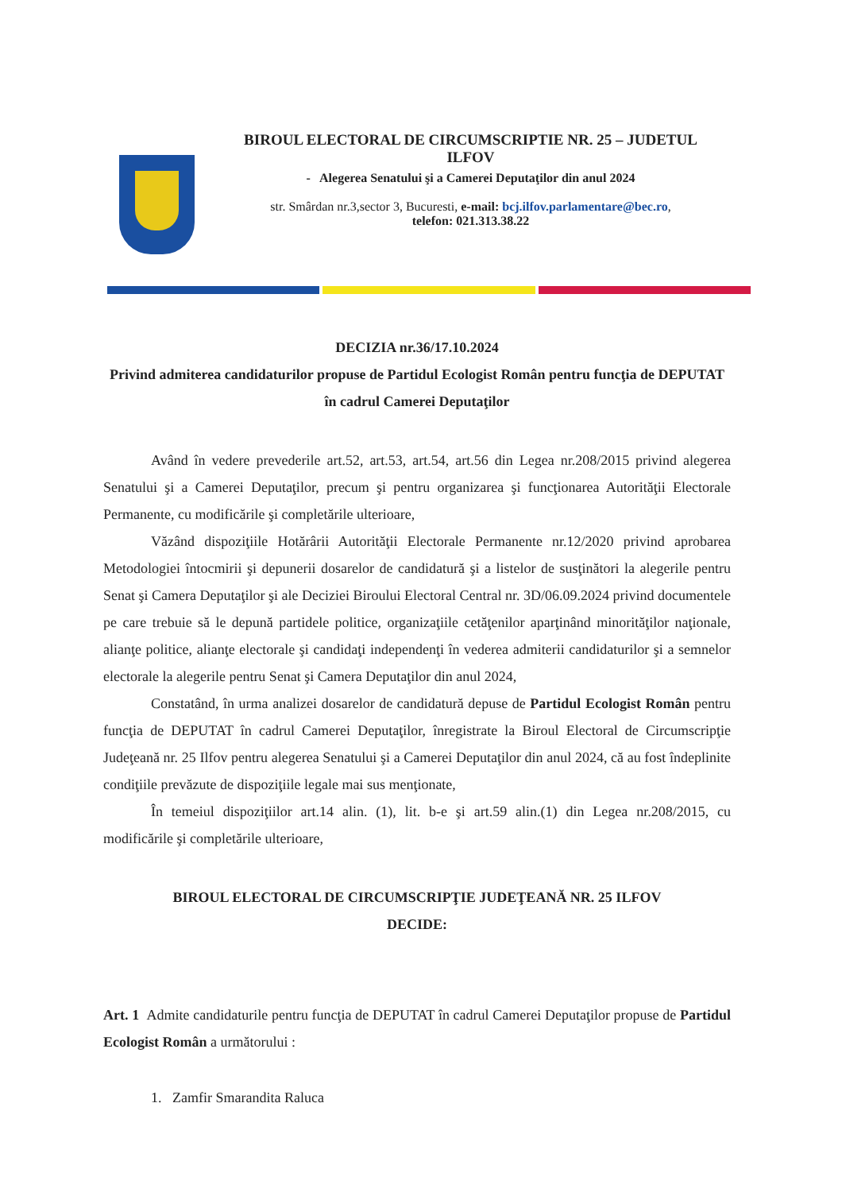BIROUL ELECTORAL DE CIRCUMSCRIPTIE NR. 25 – JUDETUL
ILFOV
- Alegerea Senatului şi a Camerei Deputaţilor din anul 2024
str. Smârdan nr.3,sector 3, Bucuresti, e-mail: bcj.ilfov.parlamentare@bec.ro,
telefon: 021.313.38.22
DECIZIA nr.36/17.10.2024
Privind admiterea candidaturilor propuse de Partidul Ecologist Român pentru funcţia de DEPUTAT în cadrul Camerei Deputaţilor
Având în vedere prevederile art.52, art.53, art.54, art.56 din Legea nr.208/2015 privind alegerea Senatului şi a Camerei Deputaţilor, precum şi pentru organizarea şi funcţionarea Autorităţii Electorale Permanente, cu modificările şi completările ulterioare,
Văzând dispoziţiile Hotărârii Autorităţii Electorale Permanente nr.12/2020 privind aprobarea Metodologiei întocmirii şi depunerii dosarelor de candidatură şi a listelor de susţinători la alegerile pentru Senat şi Camera Deputaţilor şi ale Deciziei Biroului Electoral Central nr. 3D/06.09.2024 privind documentele pe care trebuie să le depună partidele politice, organizaţiile cetăţenilor aparţinând minorităţilor naţionale, alianţe politice, alianţe electorale şi candidaţi independenţi în vederea admiterii candidaturilor şi a semnelor electorale la alegerile pentru Senat şi Camera Deputaţilor din anul 2024,
Constatând, în urma analizei dosarelor de candidatură depuse de Partidul Ecologist Român pentru funcţia de DEPUTAT în cadrul Camerei Deputaţilor, înregistrate la Biroul Electoral de Circumscripţie Judeţeană nr. 25 Ilfov pentru alegerea Senatului şi a Camerei Deputaţilor din anul 2024, că au fost îndeplinite condiţiile prevăzute de dispoziţiile legale mai sus menţionate,
În temeiul dispoziţiilor art.14 alin. (1), lit. b-e şi art.59 alin.(1) din Legea nr.208/2015, cu modificările şi completările ulterioare,
BIROUL ELECTORAL DE CIRCUMSCRIPŢIE JUDEŢEANĂ NR. 25 ILFOV
DECIDE:
Art. 1 Admite candidaturile pentru funcţia de DEPUTAT în cadrul Camerei Deputaţilor propuse de Partidul Ecologist Român a următorului :
1. Zamfir Smarandita Raluca